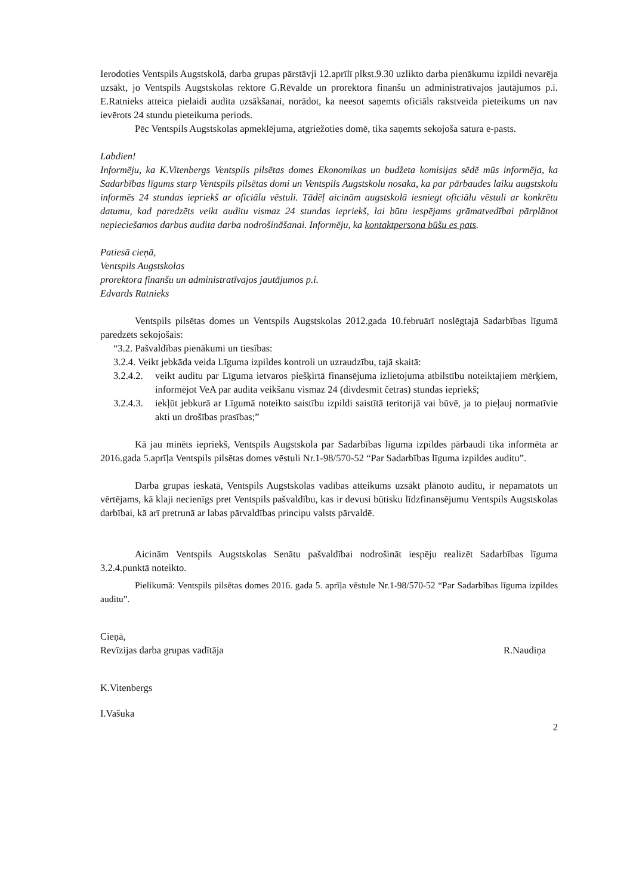Ierodoties Ventspils Augstskolā, darba grupas pārstāvji 12.aprīlī plkst.9.30 uzlikto darba pienākumu izpildi nevarēja uzsākt, jo Ventspils Augstskolas rektore G.Rēvalde un prorektora finanšu un administratīvajos jautājumos p.i. E.Ratnieks atteica pielaidi audita uzsākšanai, norādot, ka neesot saņemts oficiāls rakstveida pieteikums un nav ievērots 24 stundu pieteikuma periods.
Pēc Ventspils Augstskolas apmeklējuma, atgriežoties domē, tika saņemts sekojoša satura e-pasts.
Labdien!
Informēju, ka K.Vitenbergs Ventspils pilsētas domes Ekonomikas un budžeta komisijas sēdē mūs informēja, ka Sadarbības līgums starp Ventspils pilsētas domi un Ventspils Augstskolu nosaka, ka par pārbaudes laiku augstskolu informēs 24 stundas iepriekš ar oficiālu vēstuli. Tādēļ aicinām augstskolā iesniegt oficiālu vēstuli ar konkrētu datumu, kad paredzēts veikt auditu vismaz 24 stundas iepriekš, lai būtu iespējams grāmatvedībai pārplānot nepieciešamos darbus audita darba nodrošināšanai. Informēju, ka kontaktpersona būšu es pats.
Patiesā cieņā,
Ventspils Augstskolas
prorektora finanšu un administratīvajos jautājumos p.i.
Edvards Ratnieks
Ventspils pilsētas domes un Ventspils Augstskolas 2012.gada 10.februārī noslēgtajā Sadarbības līgumā paredzēts sekojošais:
“3.2. Pašvaldības pienākumi un tiesības:
3.2.4. Veikt jebkāda veida Līguma izpildes kontroli un uzraudzību, tajā skaitā:
3.2.4.2.
veikt auditu par Līguma ietvaros piešķirtā finansējuma izlietojuma atbilstību noteiktajiem mērķiem, informējot VeA par audita veikšanu vismaz 24 (divdesmit četras) stundas iepriekš;
3.2.4.3.
iekļūt jebkurā ar Līgumā noteikto saistību izpildi saistītā teritorijā vai būvē, ja to pieļauj normatīvie akti un drošības prasības;”
Kā jau minēts iepriekš, Ventspils Augstskola par Sadarbības līguma izpildes pārbaudi tika informēta ar 2016.gada 5.aprīļa Ventspils pilsētas domes vēstuli Nr.1-98/570-52 “Par Sadarbības līguma izpildes auditu”.
Darba grupas ieskatā, Ventspils Augstskolas vadības atteikums uzsākt plānoto auditu, ir nepamatots un vērtējams, kā klaji necienīgs pret Ventspils pašvaldību, kas ir devusi būtisku līdzfinansējumu Ventspils Augstskolas darbībai, kā arī pretrunā ar labas pārvaldības principu valsts pārvaldē.
Aicinām Ventspils Augstskolas Senātu pašvaldībai nodrošināt iespēju realizēt Sadarbības līguma 3.2.4.punktā noteikto.
Pielikumā: Ventspils pilsētas domes 2016. gada 5. aprīļa vēstule Nr.1-98/570-52 “Par Sadarbības līguma izpildes auditu”.
Cieņā,
Revīzijas darba grupas vadītāja
R.Naudiņa
K.Vitenbergs
I.Vašuka
2